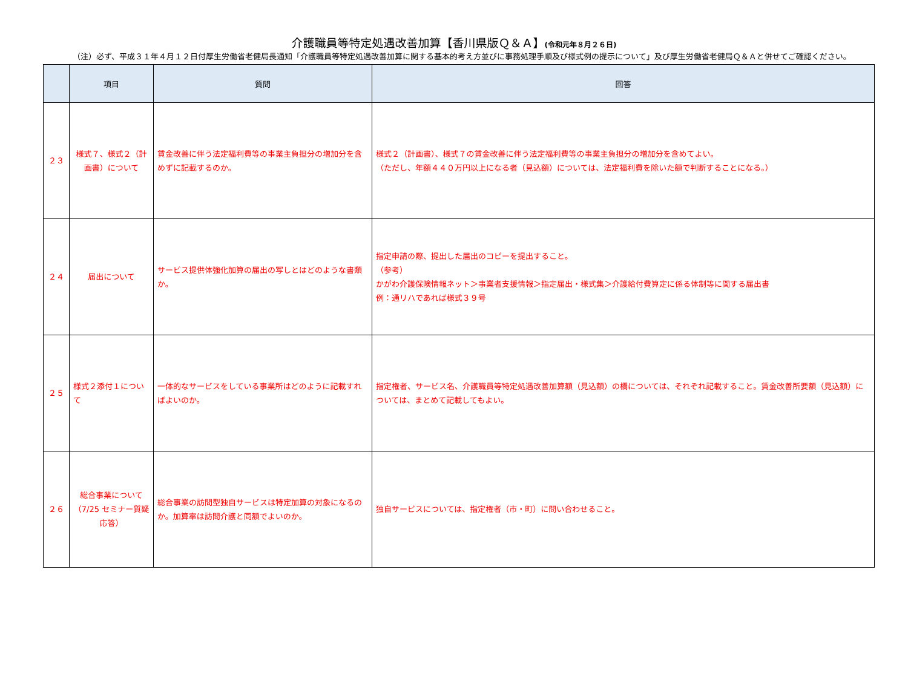介護職員等特定処遇改善加算【香川県版Ｑ＆Ａ】(令和元年８月２６日)
（注）必ず、平成３１年４月１２日付厚生労働省老健局長通知「介護職員等特定処遇改善加算に関する基本的考え方並びに事務処理手順及び様式例の提示について」及び厚生労働省老健局Ｑ＆Ａと併せてご確認ください。
| | 項目 | 質問 | 回答 |
| --- | --- | --- | --- |
| ２３ | 様式７、様式２（計画書）について | 賃金改善に伴う法定福利費等の事業主負担分の増加分を含めずに記載するのか。 | 様式２（計画書）、様式７の賃金改善に伴う法定福利費等の事業主負担分の増加分を含めてよい。 （ただし、年額４４０万円以上になる者（見込額）については、法定福利費を除いた額で判断することになる。） |
| ２４ | 届出について | サービス提供体強化加算の届出の写しとはどのような書類か。 | 指定申請の際、提出した届出のコピーを提出すること。 （参考） かがわ介護保険情報ネット＞事業者支援情報＞指定届出・様式集＞介護給付費算定に係る体制等に関する届出書 例：通リハであれば様式３９号 |
| ２５ | 様式２添付１について | 一体的なサービスをしている事業所はどのように記載すればよいのか。 | 指定権者、サービス名、介護職員等特定処遇改善加算額（見込額）の欄については、それぞれ記載すること。賃金改善所要額（見込額）については、まとめて記載してもよい。 |
| ２６ | 総合事業について（7/25 セミナー質疑応答） | 総合事業の訪問型独自サービスは特定加算の対象になるのか。加算率は訪問介護と同額でよいのか。 | 独自サービスについては、指定権者（市・町）に問い合わせること。 |